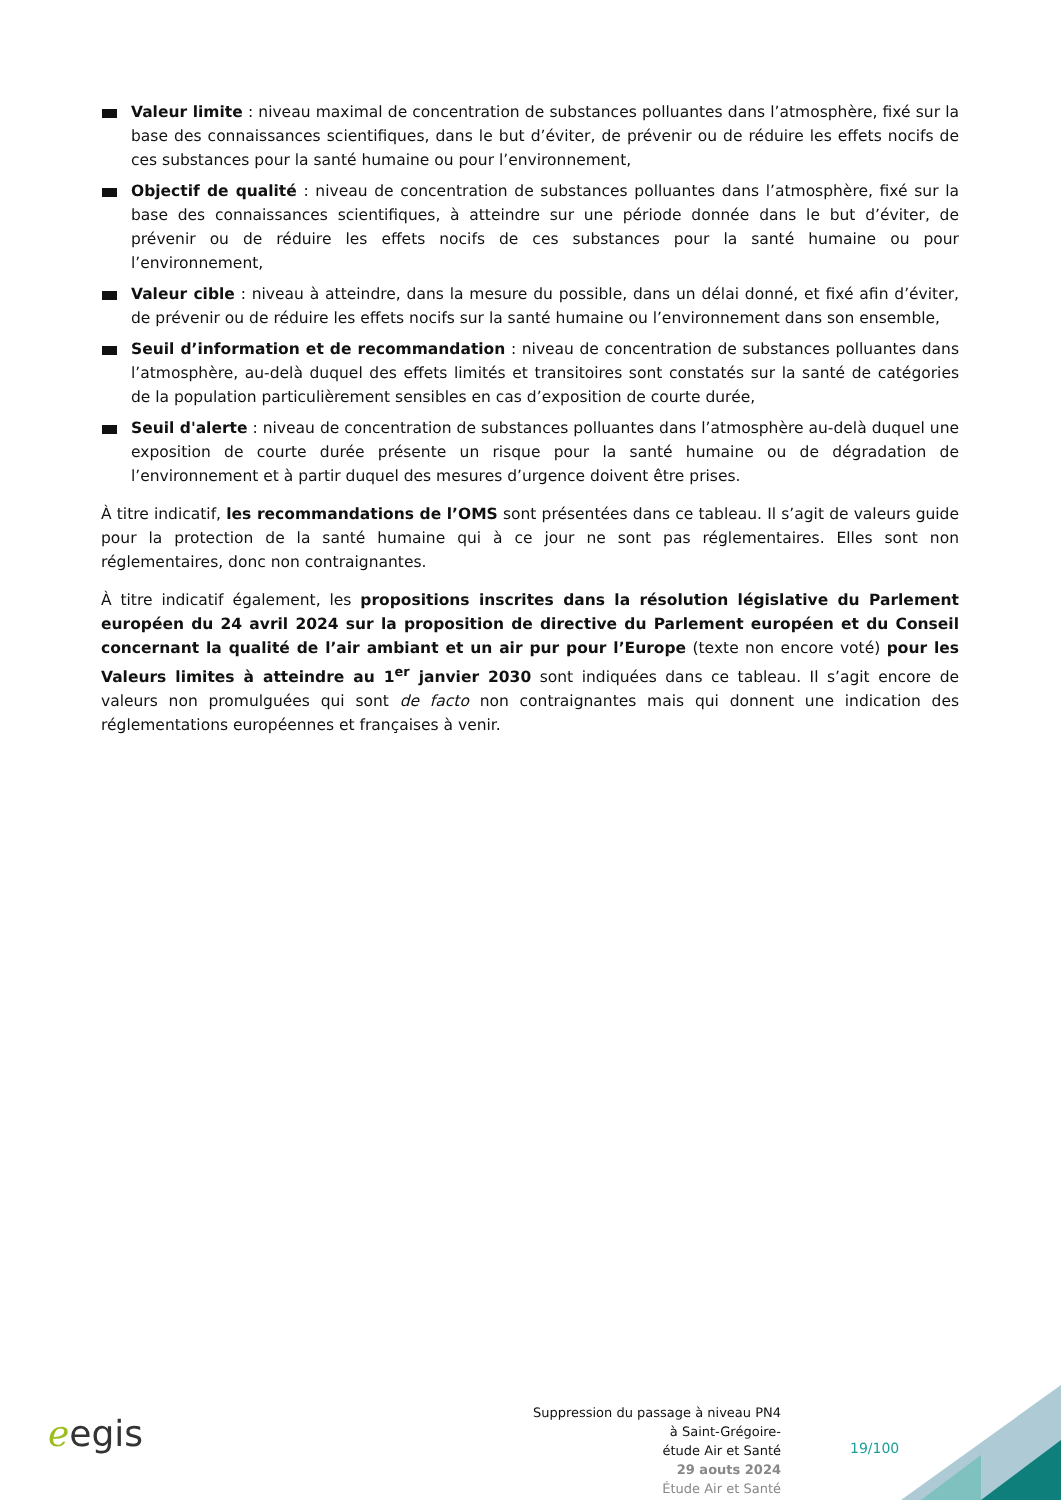Valeur limite : niveau maximal de concentration de substances polluantes dans l’atmosphère, fixé sur la base des connaissances scientifiques, dans le but d’éviter, de prévenir ou de réduire les effets nocifs de ces substances pour la santé humaine ou pour l’environnement,
Objectif de qualité : niveau de concentration de substances polluantes dans l’atmosphère, fixé sur la base des connaissances scientifiques, à atteindre sur une période donnée dans le but d’éviter, de prévenir ou de réduire les effets nocifs de ces substances pour la santé humaine ou pour l’environnement,
Valeur cible : niveau à atteindre, dans la mesure du possible, dans un délai donné, et fixé afin d’éviter, de prévenir ou de réduire les effets nocifs sur la santé humaine ou l’environnement dans son ensemble,
Seuil d’information et de recommandation : niveau de concentration de substances polluantes dans l’atmosphère, au-delà duquel des effets limités et transitoires sont constatés sur la santé de catégories de la population particulièrement sensibles en cas d’exposition de courte durée,
Seuil d'alerte : niveau de concentration de substances polluantes dans l’atmosphère au-delà duquel une exposition de courte durée présente un risque pour la santé humaine ou de dégradation de l’environnement et à partir duquel des mesures d’urgence doivent être prises.
À titre indicatif, les recommandations de l’OMS sont présentées dans ce tableau. Il s’agit de valeurs guide pour la protection de la santé humaine qui à ce jour ne sont pas réglementaires. Elles sont non réglementaires, donc non contraignantes.
À titre indicatif également, les propositions inscrites dans la résolution législative du Parlement européen du 24 avril 2024 sur la proposition de directive du Parlement européen et du Conseil concernant la qualité de l’air ambiant et un air pur pour l’Europe (texte non encore voté) pour les Valeurs limites à atteindre au 1<sup>er</sup> janvier 2030 sont indiquées dans ce tableau. Il s’agit encore de valeurs non promulguées qui sont de facto non contraignantes mais qui donnent une indication des réglementations européennes et françaises à venir.
ℯegis
Suppression du passage à niveau PN4
à Saint-Grégoire-
étude Air et Santé
29 aouts 2024
Étude Air et Santé
19/100